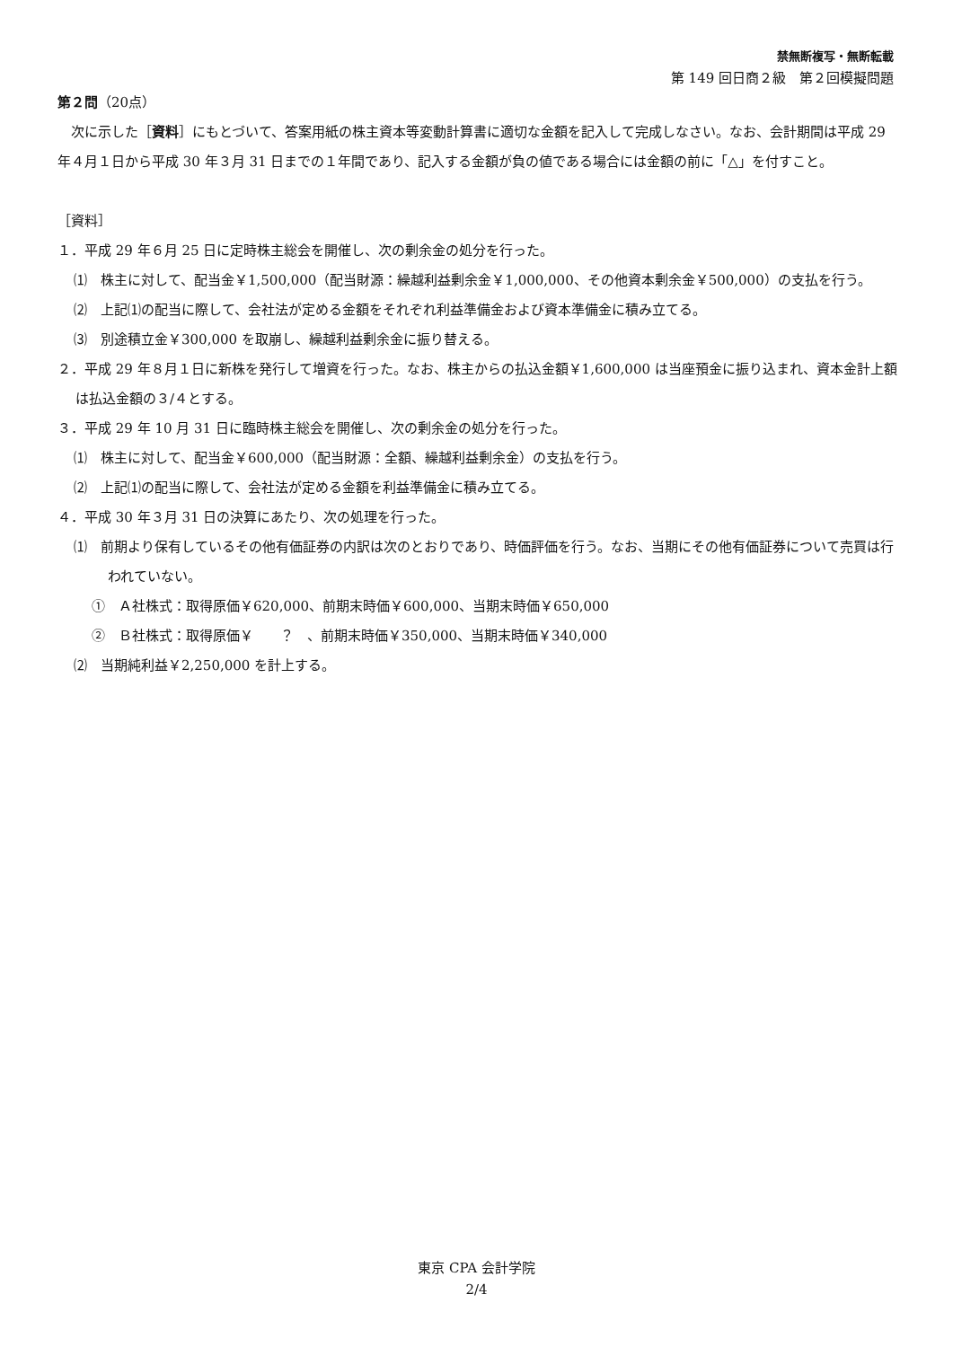禁無断複写・無断転載
第 149 回日商２級　第２回模擬問題
第２問（20点）
　次に示した［資料］にもとづいて、答案用紙の株主資本等変動計算書に適切な金額を記入して完成しなさい。なお、会計期間は平成 29 年４月１日から平成 30 年３月 31 日までの１年間であり、記入する金額が負の値である場合には金額の前に「△」を付すこと。
［資料］
１．平成 29 年６月 25 日に定時株主総会を開催し、次の剰余金の処分を行った。
⑴　株主に対して、配当金￥1,500,000（配当財源：繰越利益剰余金￥1,000,000、その他資本剰余金￥500,000）の支払を行う。
⑵　上記⑴の配当に際して、会社法が定める金額をそれぞれ利益準備金および資本準備金に積み立てる。
⑶　別途積立金￥300,000 を取崩し、繰越利益剰余金に振り替える。
２．平成 29 年８月１日に新株を発行して増資を行った。なお、株主からの払込金額￥1,600,000 は当座預金に振り込まれ、資本金計上額は払込金額の３/４とする。
３．平成 29 年 10 月 31 日に臨時株主総会を開催し、次の剰余金の処分を行った。
⑴　株主に対して、配当金￥600,000（配当財源：全額、繰越利益剰余金）の支払を行う。
⑵　上記⑴の配当に際して、会社法が定める金額を利益準備金に積み立てる。
４．平成 30 年３月 31 日の決算にあたり、次の処理を行った。
⑴　前期より保有しているその他有価証券の内訳は次のとおりであり、時価評価を行う。なお、当期にその他有価証券について売買は行われていない。
①　Ａ社株式：取得原価￥620,000、前期末時価￥600,000、当期末時価￥650,000
②　Ｂ社株式：取得原価￥　　？　、前期末時価￥350,000、当期末時価￥340,000
⑵　当期純利益￥2,250,000 を計上する。
東京 CPA 会計学院
2/4